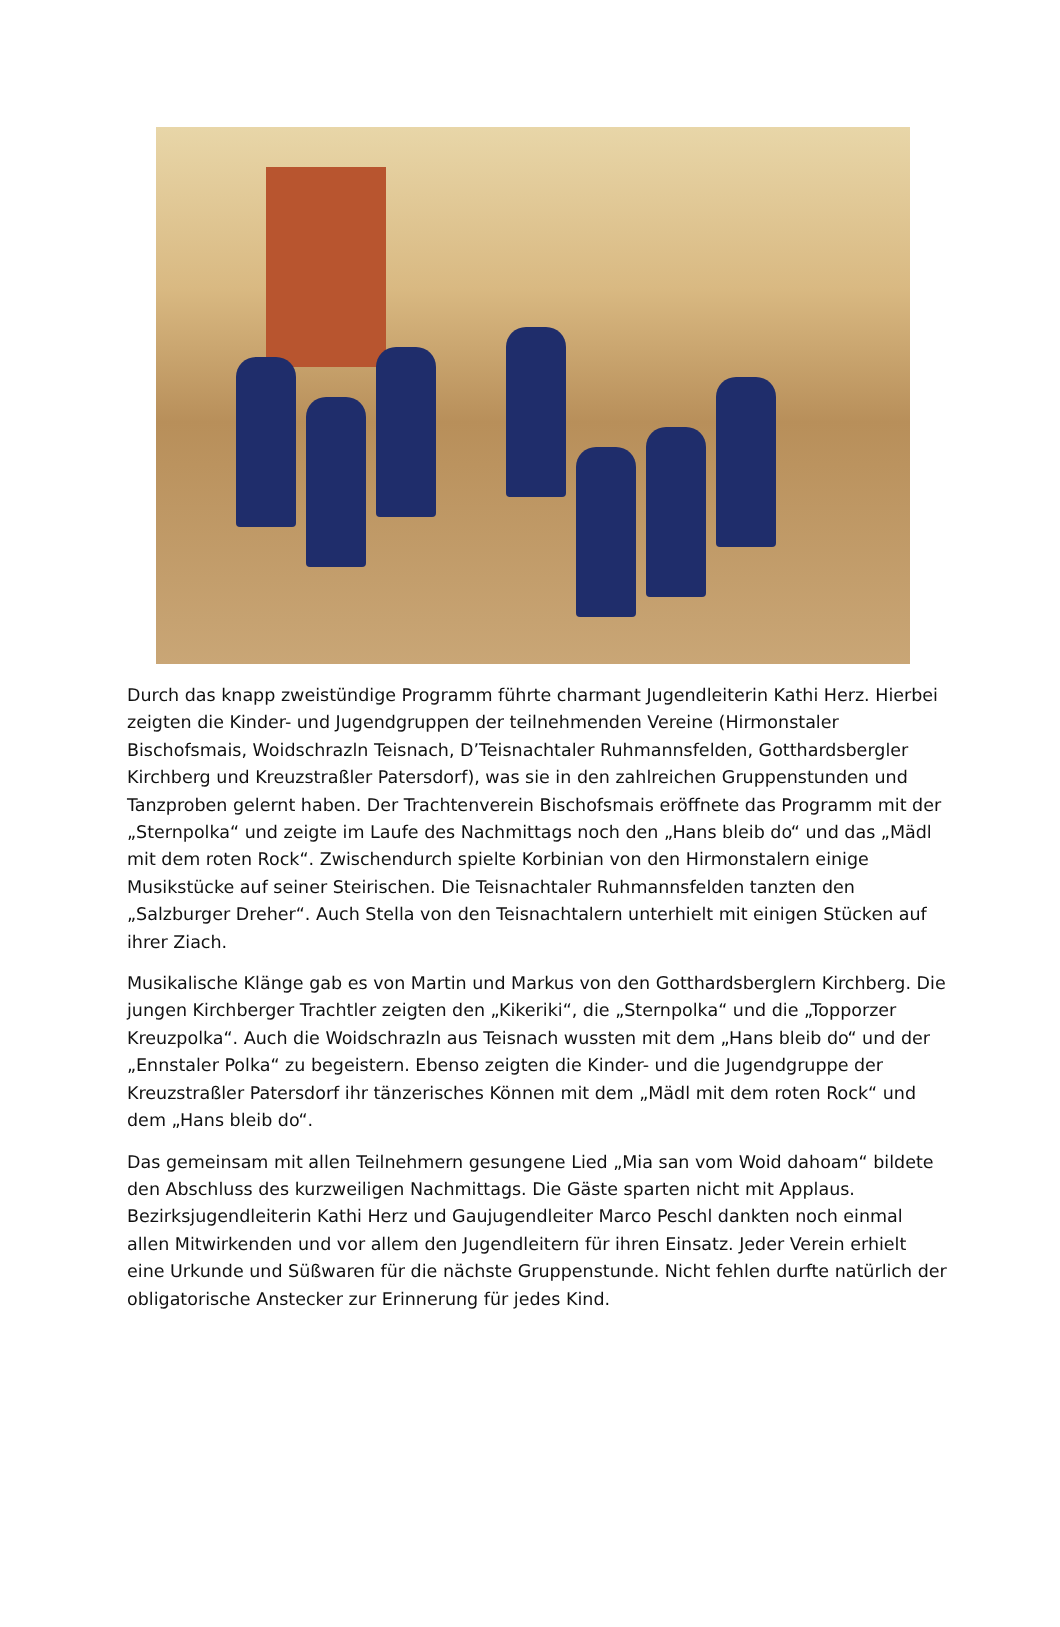Durch das knapp zweistündige Programm führte charmant Jugendleiterin Kathi Herz. Hierbei zeigten die Kinder- und Jugendgruppen der teilnehmenden Vereine (Hirmonstaler Bischofsmais, Woidschrazln Teisnach, D’Teisnachtaler Ruhmannsfelden, Gotthardsbergler Kirchberg und Kreuzstraßler Patersdorf), was sie in den zahlreichen Gruppenstunden und Tanzproben gelernt haben. Der Trachtenverein Bischofsmais eröffnete das Programm mit der „Sternpolka“ und zeigte im Laufe des Nachmittags noch den „Hans bleib do“ und das „Mädl mit dem roten Rock“. Zwischendurch spielte Korbinian von den Hirmonstalern einige Musikstücke auf seiner Steirischen. Die Teisnachtaler Ruhmannsfelden tanzten den „Salzburger Dreher“. Auch Stella von den Teisnachtalern unterhielt mit einigen Stücken auf ihrer Ziach.
Musikalische Klänge gab es von Martin und Markus von den Gotthardsberglern Kirchberg. Die jungen Kirchberger Trachtler zeigten den „Kikeriki“, die „Sternpolka“ und die „Topporzer Kreuzpolka“. Auch die Woidschrazln aus Teisnach wussten mit dem „Hans bleib do“ und der „Ennstaler Polka“ zu begeistern. Ebenso zeigten die Kinder- und die Jugendgruppe der Kreuzstraßler Patersdorf ihr tänzerisches Können mit dem „Mädl mit dem roten Rock“ und dem „Hans bleib do“.
Das gemeinsam mit allen Teilnehmern gesungene Lied „Mia san vom Woid dahoam“ bildete den Abschluss des kurzweiligen Nachmittags. Die Gäste sparten nicht mit Applaus. Bezirksjugendleiterin Kathi Herz und Gaujugendleiter Marco Peschl dankten noch einmal allen Mitwirkenden und vor allem den Jugendleitern für ihren Einsatz. Jeder Verein erhielt eine Urkunde und Süßwaren für die nächste Gruppenstunde. Nicht fehlen durfte natürlich der obligatorische Anstecker zur Erinnerung für jedes Kind.